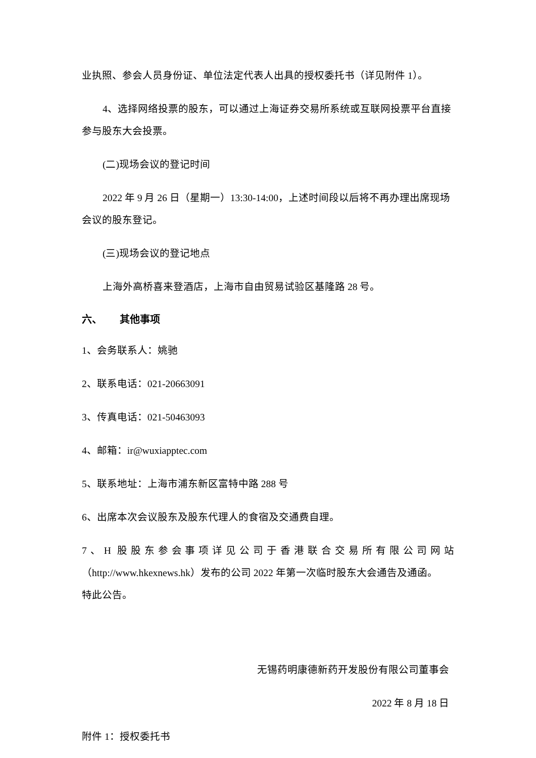业执照、参会人员身份证、单位法定代表人出具的授权委托书（详见附件 1）。
4、选择网络投票的股东，可以通过上海证券交易所系统或互联网投票平台直接参与股东大会投票。
(二)现场会议的登记时间
2022 年 9 月 26 日（星期一）13:30-14:00，上述时间段以后将不再办理出席现场会议的股东登记。
(三)现场会议的登记地点
上海外高桥喜来登酒店，上海市自由贸易试验区基隆路 28 号。
六、 其他事项
1、会务联系人：姚驰
2、联系电话：021-20663091
3、传真电话：021-50463093
4、邮箱：ir@wuxiapptec.com
5、联系地址：上海市浦东新区富特中路 288 号
6、出席本次会议股东及股东代理人的食宿及交通费自理。
7、H 股股东参会事项详见公司于香港联合交易所有限公司网站
（http://www.hkexnews.hk）发布的公司 2022 年第一次临时股东大会通告及通函。
特此公告。
无锡药明康德新药开发股份有限公司董事会
2022 年 8 月 18 日
附件 1：授权委托书